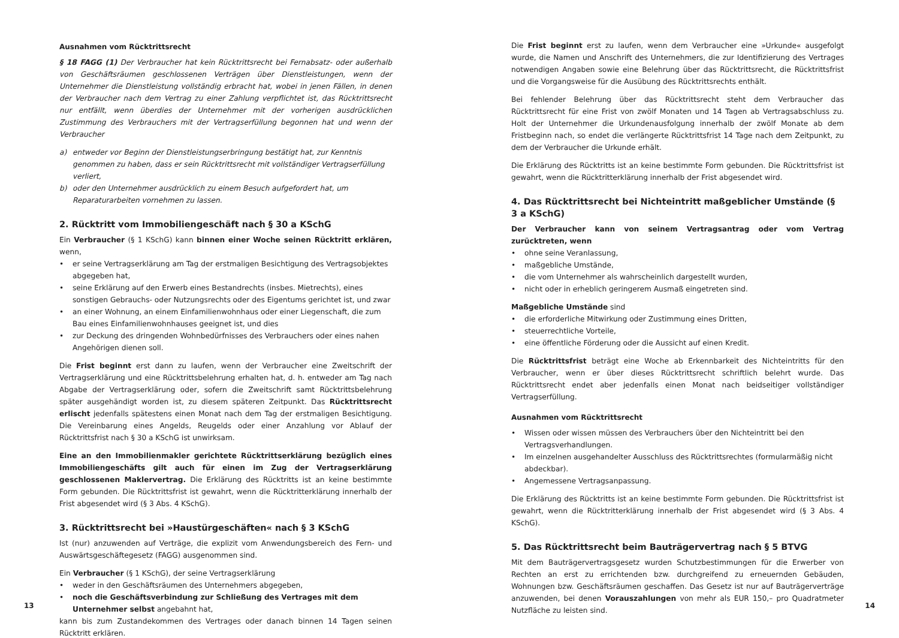Ausnahmen vom Rücktrittsrecht
§ 18 FAGG (1) Der Verbraucher hat kein Rücktrittsrecht bei Fernabsatz- oder außerhalb von Geschäftsräumen geschlossenen Verträgen über Dienstleistungen, wenn der Unternehmer die Dienstleistung vollständig erbracht hat, wobei in jenen Fällen, in denen der Verbraucher nach dem Vertrag zu einer Zahlung verpflichtet ist, das Rücktrittsrecht nur entfällt, wenn überdies der Unternehmer mit der vorherigen ausdrücklichen Zustimmung des Verbrauchers mit der Vertragserfüllung begonnen hat und wenn der Verbraucher
a) entweder vor Beginn der Dienstleistungserbringung bestätigt hat, zur Kenntnis genommen zu haben, dass er sein Rücktrittsrecht mit vollständiger Vertragserfüllung verliert,
b) oder den Unternehmer ausdrücklich zu einem Besuch aufgefordert hat, um Reparaturarbeiten vornehmen zu lassen.
2. Rücktritt vom Immobiliengeschäft nach § 30 a KSchG
Ein Verbraucher (§ 1 KSchG) kann binnen einer Woche seinen Rücktritt erklären, wenn,
• er seine Vertragserklärung am Tag der erstmaligen Besichtigung des Vertragsobjektes abgegeben hat,
• seine Erklärung auf den Erwerb eines Bestandrechts (insbes. Mietrechts), eines sonstigen Gebrauchs- oder Nutzungsrechts oder des Eigentums gerichtet ist, und zwar
• an einer Wohnung, an einem Einfamilienwohnhaus oder einer Liegenschaft, die zum Bau eines Einfamilienwohnhauses geeignet ist, und dies
• zur Deckung des dringenden Wohnbedürfnisses des Verbrauchers oder eines nahen Angehörigen dienen soll.
Die Frist beginnt erst dann zu laufen, wenn der Verbraucher eine Zweitschrift der Vertragserklärung und eine Rücktrittsbelehrung erhalten hat, d. h. entweder am Tag nach Abgabe der Vertragserklärung oder, sofern die Zweitschrift samt Rücktrittsbelehrung später ausgehändigt worden ist, zu diesem späteren Zeitpunkt. Das Rücktrittsrecht erlischt jedenfalls spätestens einen Monat nach dem Tag der erstmaligen Besichtigung. Die Vereinbarung eines Angelds, Reugelds oder einer Anzahlung vor Ablauf der Rücktrittsfrist nach § 30 a KSchG ist unwirksam.
Eine an den Immobilienmakler gerichtete Rücktrittserklärung bezüglich eines Immobiliengeschäfts gilt auch für einen im Zug der Vertragserklärung geschlossenen Maklervertrag. Die Erklärung des Rücktritts ist an keine bestimmte Form gebunden. Die Rücktrittsfrist ist gewahrt, wenn die Rücktritterklärung innerhalb der Frist abgesendet wird (§ 3 Abs. 4 KSchG).
3. Rücktrittsrecht bei »Haustürgeschäften« nach § 3 KSchG
Ist (nur) anzuwenden auf Verträge, die explizit vom Anwendungsbereich des Fern- und Auswärtsgeschäftegesetz (FAGG) ausgenommen sind.
Ein Verbraucher (§ 1 KSchG), der seine Vertragserklärung
• weder in den Geschäftsräumen des Unternehmers abgegeben,
• noch die Geschäftsverbindung zur Schließung des Vertrages mit dem Unternehmer selbst angebahnt hat,
kann bis zum Zustandekommen des Vertrages oder danach binnen 14 Tagen seinen Rücktritt erklären.
Die Frist beginnt erst zu laufen, wenn dem Verbraucher eine »Urkunde« ausgefolgt wurde, die Namen und Anschrift des Unternehmers, die zur Identifizierung des Vertrages notwendigen Angaben sowie eine Belehrung über das Rücktrittsrecht, die Rücktrittsfrist und die Vorgangsweise für die Ausübung des Rücktrittsrechts enthält.
Bei fehlender Belehrung über das Rücktrittsrecht steht dem Verbraucher das Rücktrittsrecht für eine Frist von zwölf Monaten und 14 Tagen ab Vertragsabschluss zu. Holt der Unternehmer die Urkundenausfolgung innerhalb der zwölf Monate ab dem Fristbeginn nach, so endet die verlängerte Rücktrittsfrist 14 Tage nach dem Zeitpunkt, zu dem der Verbraucher die Urkunde erhält.
Die Erklärung des Rücktritts ist an keine bestimmte Form gebunden. Die Rücktrittsfrist ist gewahrt, wenn die Rücktritterklärung innerhalb der Frist abgesendet wird.
4. Das Rücktrittsrecht bei Nichteintritt maßgeblicher Umstände (§ 3 a KSchG)
Der Verbraucher kann von seinem Vertragsantrag oder vom Vertrag zurücktreten, wenn
• ohne seine Veranlassung,
• maßgebliche Umstände,
• die vom Unternehmer als wahrscheinlich dargestellt wurden,
• nicht oder in erheblich geringerem Ausmaß eingetreten sind.
Maßgebliche Umstände sind
• die erforderliche Mitwirkung oder Zustimmung eines Dritten,
• steuerrechtliche Vorteile,
• eine öffentliche Förderung oder die Aussicht auf einen Kredit.
Die Rücktrittsfrist beträgt eine Woche ab Erkennbarkeit des Nichteintritts für den Verbraucher, wenn er über dieses Rücktrittsrecht schriftlich belehrt wurde. Das Rücktrittsrecht endet aber jedenfalls einen Monat nach beidseitiger vollständiger Vertragserfüllung.
Ausnahmen vom Rücktrittsrecht
• Wissen oder wissen müssen des Verbrauchers über den Nichteintritt bei den Vertragsverhandlungen.
• Im einzelnen ausgehandelter Ausschluss des Rücktrittsrechtes (formularmäßig nicht abdeckbar).
• Angemessene Vertragsanpassung.
Die Erklärung des Rücktritts ist an keine bestimmte Form gebunden. Die Rücktrittsfrist ist gewahrt, wenn die Rücktritterklärung innerhalb der Frist abgesendet wird (§ 3 Abs. 4 KSchG).
5. Das Rücktrittsrecht beim Bauträgervertrag nach § 5 BTVG
Mit dem Bauträgervertragsgesetz wurden Schutzbestimmungen für die Erwerber von Rechten an erst zu errichtenden bzw. durchgreifend zu erneuernden Gebäuden, Wohnungen bzw. Geschäftsräumen geschaffen. Das Gesetz ist nur auf Bauträgerverträge anzuwenden, bei denen Vorauszahlungen von mehr als EUR 150,– pro Quadratmeter Nutzfläche zu leisten sind.
13 14